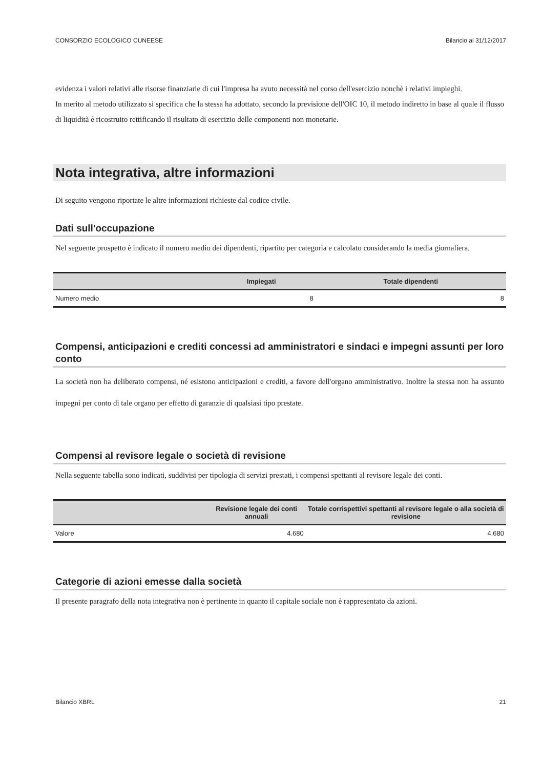CONSORZIO ECOLOGICO CUNEESE Bilancio al 31/12/2017
evidenza i valori relativi alle risorse finanziarie di cui l'impresa ha avuto necessità nel corso dell'esercizio nonchè i relativi impieghi.
In merito al metodo utilizzato si specifica che la stessa ha adottato, secondo la previsione dell'OIC 10, il metodo indiretto in base al quale il flusso di liquidità è ricostruito rettificando il risultato di esercizio delle componenti non monetarie.
Nota integrativa, altre informazioni
Di seguito vengono riportate le altre informazioni richieste dal codice civile.
Dati sull'occupazione
Nel seguente prospetto è indicato il numero medio dei dipendenti, ripartito per categoria e calcolato considerando la media giornaliera.
| | Impiegati | Totale dipendenti |
| --- | --- | --- |
| Numero medio | 8 | 8 |
Compensi, anticipazioni e crediti concessi ad amministratori e sindaci e impegni assunti per loro conto
La società non ha deliberato compensi, né esistono anticipazioni e crediti, a favore dell'organo amministrativo. Inoltre la stessa non ha assunto impegni per conto di tale organo per effetto di garanzie di qualsiasi tipo prestate.
Compensi al revisore legale o società di revisione
Nella seguente tabella sono indicati, suddivisi per tipologia di servizi prestati, i compensi spettanti al revisore legale dei conti.
| | Revisione legale dei conti annuali | Totale corrispettivi spettanti al revisore legale o alla società di revisione |
| --- | --- | --- |
| Valore | 4.680 | 4.680 |
Categorie di azioni emesse dalla società
Il presente paragrafo della nota integrativa non è pertinente in quanto il capitale sociale non è rappresentato da azioni.
Bilancio XBRL 21